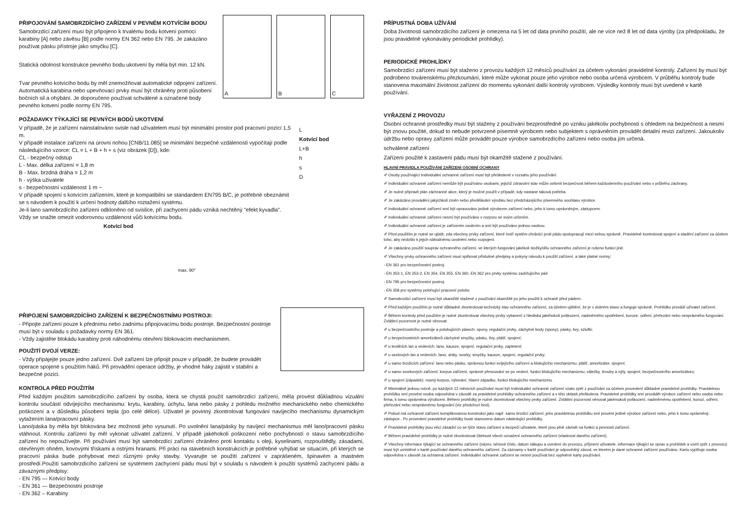PŘIPOJOVÁNÍ SAMOBRZDÍCÍHO ZAŘÍZENÍ V PEVNÉM KOTVÍCÍM BODU
Samobrzdící zařízení musí být připojeno k trvalému bodu kotvení pomocí karabiny [A] nebo závěsu [B] podle normy EN 362 nebo EN 795. Je zakázáno používat pásku přístroje jako smyčku [C].
Statická odolnost konstrukce pevného bodu ukotvení by měla být min. 12 kN.
Tvar pevného kotvícího bodu by měl znemožňovat automatické odpojení zařízení. Automatická karabina nebo upevňovací prvky musí být chráněny proti působení bočních sil a ohýbání. Je doporučeno používat schválené a označené body pevného kotvení podle normy EN 795.
A B C
POŽADAVKY TÝKAJÍCÍ SE PEVNÝCH BODŮ UKOTVENÍ
V případě, že je zařízení nainstalováno svisle nad uživatelem musí být minimální prostor pod pracovní pozicí 1,5 m.
V případě instalace zařízení na úrovni nohou [CNB/11.085] se minimální bezpečné vzdálenosti vypočítají podle následujícího vzorce: CL = L + B + h + s (viz obrázek [D]), kde:
CL - bezpečný odstup
L - Max. délka zařízení = 1,8 m
B - Max. brzdná dráha = 1,2 m
h - výška uživatele
s - bezpečnostní vzdálenost 1 m ~
V případě spojení s kotvícím zařízením, které je kompatibilní se standardem EN795 B/C, je potřebné obeznámit se s návodem k použití k určení hodnoty dalšího roztažení systému.
Je-li lano samobrzdícího zařízení odkloněno od svislice, při zachycení pádu vzniká nechtěný "efekt kyvadla". Vždy se snažte omezit vodorovnou vzdálenost vůči kotvícímu bodu.
Kotvící bod
max. 90°
L
Kotvící bod
L+B
h
s
D
PŘIPOJENÍ SAMOBRZDÍCÍHO ZAŘÍZENÍ K BEZPEČNOSTNÍMU POSTROJI:
- Připojte zařízení pouze k přednímu nebo zadnímu připojovacímu bodu postroje. Bezpečnostní postroje musí být v souladu s požadavky normy EN 361.
- Vždy zajistěte blokádu karabiny proti náhodnému otevření blokovacím mechanismem.
POUŽITÍ DVOJÍ VERZE:
- Vždy připájejte pouze jedno zařízení. Dvě zařízení lze připojit pouze v případě, že budete provádět operace spojené s použitím háků. Při provádění operace údržby, je vhodné háky zajistit v stabilní a bezpečné pozici.
KONTROLA PŘED POUŽITÍM
Před každým použitím samobrzdícího zařízení by osoba, která se chystá použít samobrzdící zařízení, měla provést důkladnou vizuální kontrolu součástí odvíjejícího mechanismu: krytu, karabiny, úchytu, lana nebo pásky z pohledu možného mechanického nebo chemického poškození a v důsledku působení tepla (po celé délce). Uživatel je povinný zkontrolovat fungování navíjecího mechanismu dynamickým vytažením lana/pracovní pásky.
Lano/páska by měla být blokována bez možnosti jeho vysunutí. Po uvolnění lana/pásky by navíjecí mechanismus měl lano/pracovní pásku vtáhnout. Kontrolu zařízení by měl vykonat uživatel zařízení. V případě jakéhokoli poškození nebo pochybností o stavu samobrzdícího zařízení ho nepoužívejte. Při používání musí být samobrzdící zařízení chráněno proti kontaktu s oleji, kyselinami, rozpouštědly, zásadami, otevřeným ohněm, kovovými třískami a ostrými hranami. Při práci na stavebních konstrukcích je potřebné vyhýbat se situacím, při kterých se pracovní páska bude pohybovat mezi různými prvky stavby. Vyvarujte se použití zařízení v zaprášeném, špinavém a mastném prostředí.Použití samobrzdícího zařízení se systémem zachycení pádu musí být v souladu s návodem k použití systémů zachycení pádu a závaznými předpisy:
- EN 795 — Kotvící body
- EN 361 — Bezpečnostní postroje
- EN 362 – Karabiny
PŘÍPUSTNÁ DOBA UŽÍVÁNÍ
Doba životnosti samobrzdícího zařízení je omezena na 5 let od data prvního použití, ale ne více než 8 let od data výroby (za předpokladu, že jsou pravidelně vykonávány periodické prohlídky).
PERIODICKÉ PROHLÍDKY
Samobrzdící zařízení musí být staženo z provozu každých 12 měsíců používání za účelem vykonání pravidelné kontroly. Zařízení by musí být podrobeno továrenskému přezkoumání, které může vykonat pouze jeho výrobce nebo osoba určená výrobcem. V průběhu kontroly bude stanovena maximální životnost zařízení do momentu vykonání další kontroly výrobcem. Výsledky kontroly musí být uvedené v kartě používání.
VYŘAZENÍ Z PROVOZU
Osobní ochranné prostředky musí být staženy z používání bezprostředně po vzniku jakékoliv pochybnosti s ohledem na bezpečnost a nesmí být znovu použité, dokud to nebude potvrzené písemně výrobcem nebo subjektem s oprávněním provádět detailní revizi zařízení. Jakoukoliv údržbu nebo opravy zařízení může provádět pouze výrobce samobrzdícího zařízení nebo osoba jím určená.
schválené zařízení
Zařízení použité k zastavení pádu musí být okamžitě stažené z používání.
HLAVNÍ PRAVIDLA POUŽÍVÁNÍ ZAŘÍZENÍ OSOBNÍ OCHRANY
✐ Osoby používající Individuální ochranné zařízení musí být přeškolené v rozsahu jeho používání.
✐ Individuální ochranné zařízení nemůže být používáno osobami, jejichž zdravotní stav může ovlivnit bezpečnost během každodenního používání nebo v průběhu záchrany.
✐ Je nutné připravit plán záchranné akce, který je možné použít v případě, kdy nastane taková potřeba.
✐ Je zakázáno provádění jakýchkoli změn nebo předělávání výrobku bez předcházejícího písemného souhlasu výrobce.
✐ Individuální ochranné zařízení smí být opravováno jedině výrobcem zařízení nebo, jeho k tomu oprávněným, zástupcem.
✐ Individuální ochranné zařízení nesmí být používáno v rozporu se svým určením.
✐ Individuální ochranné zařízení je zařízením osobním a smí být používáno jednou osobou.
✐ Před použitím je nutné se ujistit, zda všechny prvky zařízení, které tvoří systém chránící proti pádu spolupracují mezi sebou správně. Pravidelně kontrolovat spojení a sladění zařízení za účelem toho, aby nedošlo k jejich náhodnému uvolnění nebo rozpojení.
✐ Je zakázáno použití souprav ochranného zařízení, ve kterých fungování jakékoli složky/dílu ochranného zařízení je rušeno funkcí jiné.
✐ Všechny prvky ochranného zařízení musí splňovat příslušné předpisy a pokyny návodu k použití zařízení, a také platné normy:
- EN 361 pro bezpečnostní postroj
- EN 353-1, EN 353-2, EN 354, EN 355, EN 360, EN 362 pro prvky systému zadržujícího pád
- EN 795 pro bezpečnostní postroj
- EN 358 pro systémy polohující pracovní polohu
✐ Samobrzdící zařízení musí být okamžitě stažené z používání okamžitě po jeho použití k ochraně před pádem.
✐ Před každým použitím je nutné důkladně zkontrolovat technický stav ochranného zařízení, za účelem ujištění, že je v dobrém stavu a funguje správně. Prohlídku provádí uživatel zařízení.
✐ Během kontroly před použitím je nutné zkontrolovat všechny prvky vybavení z hlediska jakéhokoli poškození, nadměrného opotřebení, koroze, odření, přeřezání nebo nesprávného fungování. Zvláštní pozornost je nutné věnovat:
✐ u bezpečnostního postroje a polohujících pásech: spony, regulační prvky, záchytné body (spony), pásky, švy, szlufki;
✐ u bezpečnostních amortizátorů záchytné smyčky, pásku, švy, plášť, spojení;
✐ u textilních lan a vedeních: lano, kausze, spojení, regulační prvky, zapletení;
✐ u ocelových lan a vedeních: lano, dráty, svorky, smyčky, kausze, spojení, regulační prvky;
✐ u samo brzdících zařízení: lano nebo pásku, správnou funkci svíjejícího zařízení a blokujícího mechanizmu, plášť, amortizátor, spojení;
✐ u samo svorkových zařízení: korpus zařízení, správné přesouvání se po vedení, funkci blokujícího mechanizmu, válečky, šrouby a nýty, spojení, bezpečnostního amortizátoru;
✐ u spojení (západek): nosný korpus, nýtování, hlavní západku, funkci blokujícího mechanizmu.
✐ Minimálně jednou ročně, po každých 12 měsících používání musí být Individuální ochranné zařízení vzato zpět z používání za účelem provedení důkladné pravidelné prohlídky. Pravidelnou prohlídku smí provést osoba odpovědna v závodě za pravidelné prohlídky ochranného zařízení a v této oblasti přeškolena. Pravidelné prohlídky smí provádět výrobce zařízení nebo osoba nebo firma, k tomu oprávněna výrobcem. Během prohlídky je nutné zkontrolovat všechny prvky zařízení. Zvláštní pozornost věnovat jakémukoli poškození, nadměrnému opotřebení, korozi, odření, přeřezání nebo nesprávnému fungování (viz předchozí bod).
✐ Pokud má ochranné zařízení komplikovanou konstrukci jako např. samo brzdící zařízení, jeho pravidelnou prohlídku smí provést jedině výrobce zařízení nebo, jeho k tomu oprávněný, zástupce.. Po provedení pravidelné prohlídky bude stanoveno datum následující prohlídky.
✐ Pravidelné prohlídky jsou věcí zásadní co se týče stavu zařízení a bezpečí uživatele, které jsou plně závislé na funkci a pevnosti zařízení.
✐ Během pravidelné prohlídky je nutné zkontrolovat čitelnost všech označení ochranného zařízení (vlastnost daného zařízení).
✐ Všechny informace týkající se ochranného zařízení (název, sériové číslo, datum nákupu a uvedení do provozu, příjmení uživatele, informace týkající se oprav a prohlídek a vzetí zpět z provozu) musí být umístěné v kartě používání daného ochranného zařízení. Za záznamy v kartě používání je odpovědný závod, ve kterém je dané ochranné zařízení používáno. Kartu vyplňuje osoba odpovědna v závodě za ochranná zařízení. Individuální ochranné zařízení se nesmí používat bez vyplněné karty používání.